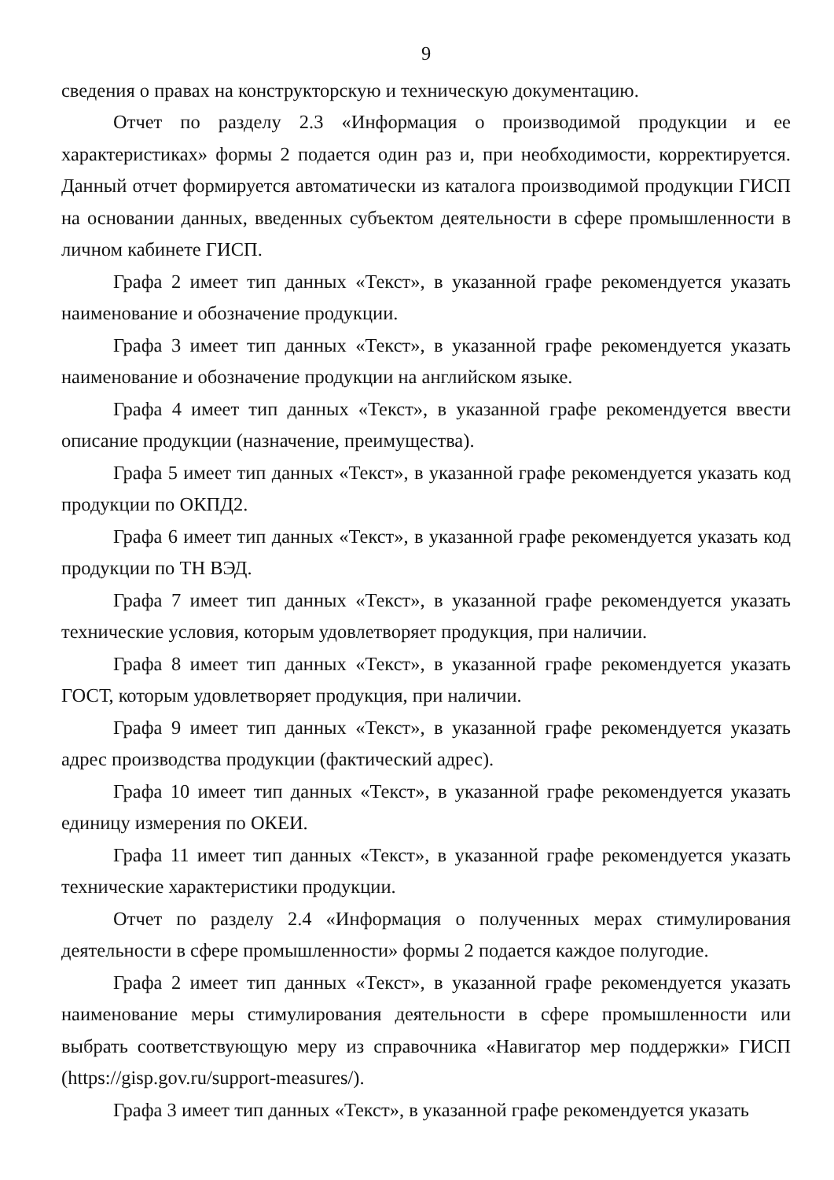9
сведения о правах на конструкторскую и техническую документацию.
Отчет по разделу 2.3 «Информация о производимой продукции и ее характеристиках» формы 2 подается один раз и, при необходимости, корректируется. Данный отчет формируется автоматически из каталога производимой продукции ГИСП на основании данных, введенных субъектом деятельности в сфере промышленности в личном кабинете ГИСП.
Графа 2 имеет тип данных «Текст», в указанной графе рекомендуется указать наименование и обозначение продукции.
Графа 3 имеет тип данных «Текст», в указанной графе рекомендуется указать наименование и обозначение продукции на английском языке.
Графа 4 имеет тип данных «Текст», в указанной графе рекомендуется ввести описание продукции (назначение, преимущества).
Графа 5 имеет тип данных «Текст», в указанной графе рекомендуется указать код продукции по ОКПД2.
Графа 6 имеет тип данных «Текст», в указанной графе рекомендуется указать код продукции по ТН ВЭД.
Графа 7 имеет тип данных «Текст», в указанной графе рекомендуется указать технические условия, которым удовлетворяет продукция, при наличии.
Графа 8 имеет тип данных «Текст», в указанной графе рекомендуется указать ГОСТ, которым удовлетворяет продукция, при наличии.
Графа 9 имеет тип данных «Текст», в указанной графе рекомендуется указать адрес производства продукции (фактический адрес).
Графа 10 имеет тип данных «Текст», в указанной графе рекомендуется указать единицу измерения по ОКЕИ.
Графа 11 имеет тип данных «Текст», в указанной графе рекомендуется указать технические характеристики продукции.
Отчет по разделу 2.4 «Информация о полученных мерах стимулирования деятельности в сфере промышленности» формы 2 подается каждое полугодие.
Графа 2 имеет тип данных «Текст», в указанной графе рекомендуется указать наименование меры стимулирования деятельности в сфере промышленности или выбрать соответствующую меру из справочника «Навигатор мер поддержки» ГИСП (https://gisp.gov.ru/support-measures/).
Графа 3 имеет тип данных «Текст», в указанной графе рекомендуется указать